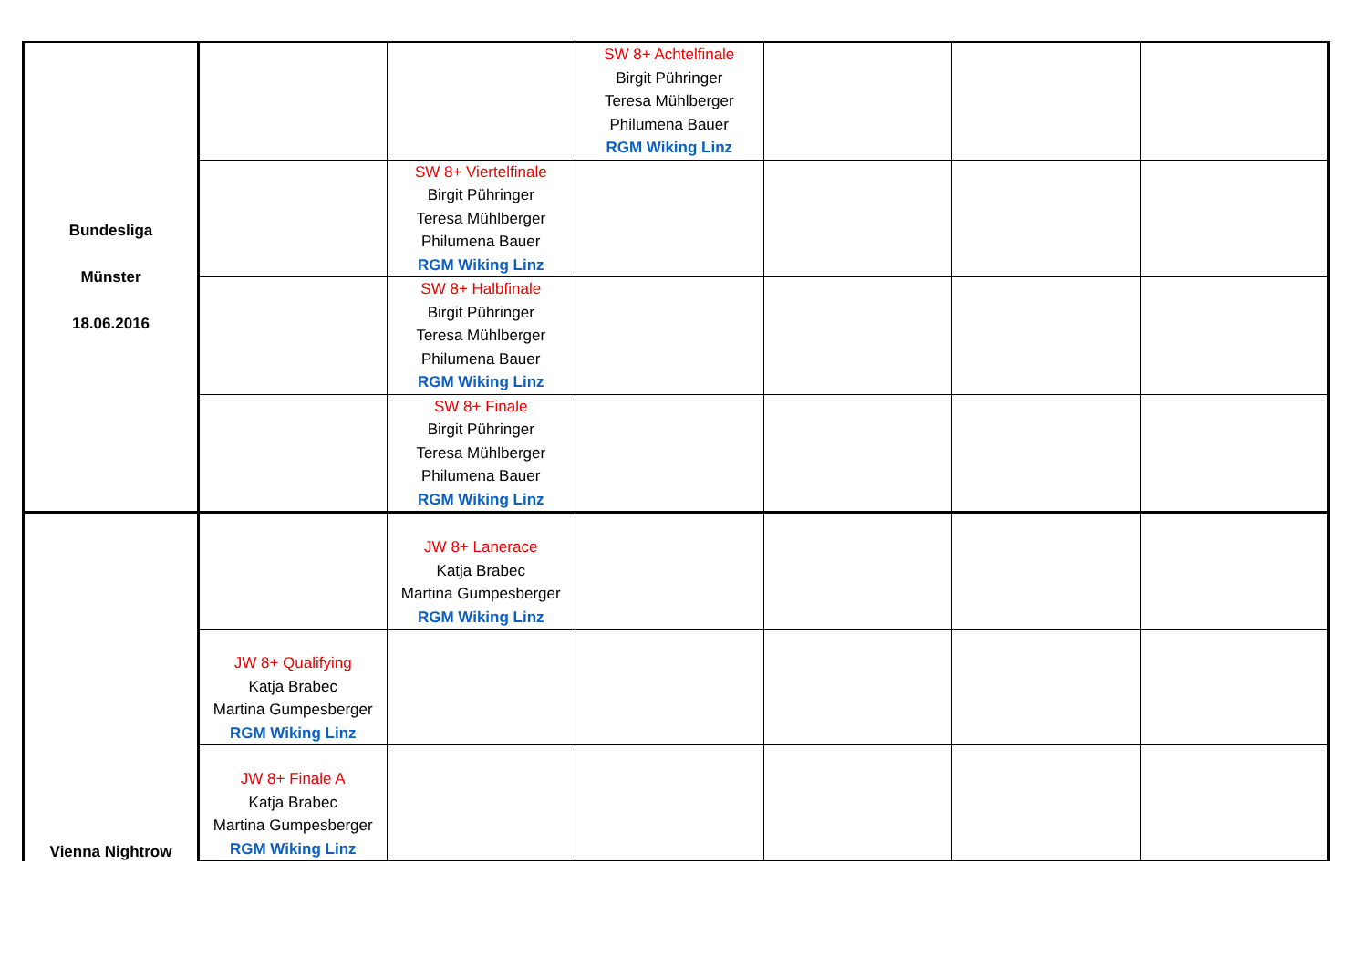| Bundesliga Münster 18.06.2016 | | | SW 8+ Achtelfinale Birgit Pühringer Teresa Mühlberger Philumena Bauer RGM Wiking Linz | | | |
| | | SW 8+ Viertelfinale Birgit Pühringer Teresa Mühlberger Philumena Bauer RGM Wiking Linz | | | | |
| | | SW 8+ Halbfinale Birgit Pühringer Teresa Mühlberger Philumena Bauer RGM Wiking Linz | | | | |
| | | SW 8+ Finale Birgit Pühringer Teresa Mühlberger Philumena Bauer RGM Wiking Linz | | | | |
| Vienna Nightrow | | JW 8+ Lanerace Katja Brabec Martina Gumpesberger RGM Wiking Linz | | | | |
| | JW 8+ Qualifying Katja Brabec Martina Gumpesberger RGM Wiking Linz | | | | | |
| | JW 8+ Finale A Katja Brabec Martina Gumpesberger RGM Wiking Linz | | | | | |